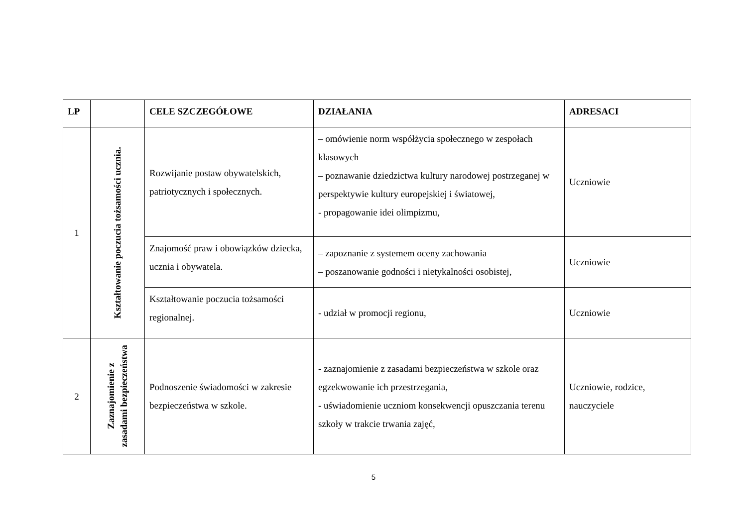| LP | | CELE SZCZEGÓŁOWE | DZIAŁANIA | ADRESACI |
| --- | --- | --- | --- | --- |
| 1 | Kształtowanie poczucia tożsamości ucznia. | Rozwijanie postaw obywatelskich, patriotycznych i społecznych. | – omówienie norm współżycia społecznego w zespołach klasowych – poznawanie dziedzictwa kultury narodowej postrzeganej w perspektywie kultury europejskiej i światowej, - propagowanie idei olimpizmu, | Uczniowie |
| | | Znajomość praw i obowiązków dziecka, ucznia i obywatela. | – zapoznanie z systemem oceny zachowania – poszanowanie godności i nietykalności osobistej, | Uczniowie |
| | | Kształtowanie poczucia tożsamości regionalnej. | - udział w promocji regionu, | Uczniowie |
| 2 | Zaznajomienie z zasadami bezpieczeństwa | Podnoszenie świadomości w zakresie bezpieczeństwa w szkole. | - zaznajomienie z zasadami bezpieczeństwa w szkole oraz egzekwowanie ich przestrzegania, - uświadomienie uczniom konsekwencji opuszczania terenu szkoły w trakcie trwania zajęć, | Uczniowie, rodzice, nauczyciele |
5